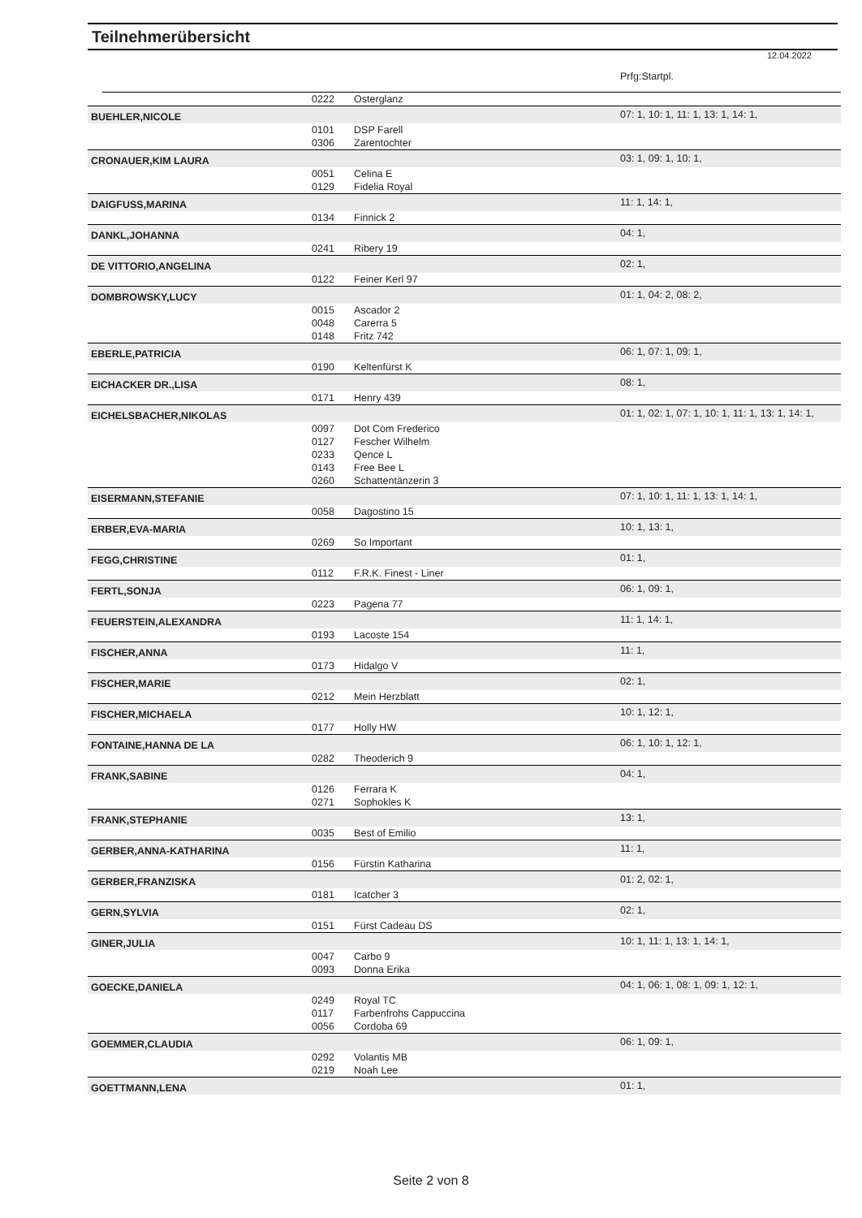Teilnehmerübersicht
12.04.2022
| | | | Prfg:Startpl. |
| | 0222 | Osterglanz | |
| BUEHLER,NICOLE | | | 07: 1, 10: 1, 11: 1, 13: 1, 14: 1, |
| | 0101 | DSP Farell | |
| | 0306 | Zarentochter | |
| CRONAUER,KIM LAURA | | | 03: 1, 09: 1, 10: 1, |
| | 0051 | Celina E | |
| | 0129 | Fidelia Royal | |
| DAIGFUSS,MARINA | | | 11: 1, 14: 1, |
| | 0134 | Finnick 2 | |
| DANKL,JOHANNA | | | 04: 1, |
| | 0241 | Ribery 19 | |
| DE VITTORIO,ANGELINA | | | 02: 1, |
| | 0122 | Feiner Kerl 97 | |
| DOMBROWSKY,LUCY | | | 01: 1, 04: 2, 08: 2, |
| | 0015 | Ascador 2 | |
| | 0048 | Carerra 5 | |
| | 0148 | Fritz 742 | |
| EBERLE,PATRICIA | | | 06: 1, 07: 1, 09: 1, |
| | 0190 | Keltenfürst K | |
| EICHACKER DR.,LISA | | | 08: 1, |
| | 0171 | Henry 439 | |
| EICHELSBACHER,NIKOLAS | | | 01: 1, 02: 1, 07: 1, 10: 1, 11: 1, 13: 1, 14: 1, |
| | 0097 | Dot Com Frederico | |
| | 0127 | Fescher Wilhelm | |
| | 0233 | Qence L | |
| | 0143 | Free Bee L | |
| | 0260 | Schattentänzerin 3 | |
| EISERMANN,STEFANIE | | | 07: 1, 10: 1, 11: 1, 13: 1, 14: 1, |
| | 0058 | Dagostino 15 | |
| ERBER,EVA-MARIA | | | 10: 1, 13: 1, |
| | 0269 | So Important | |
| FEGG,CHRISTINE | | | 01: 1, |
| | 0112 | F.R.K. Finest - Liner | |
| FERTL,SONJA | | | 06: 1, 09: 1, |
| | 0223 | Pagena 77 | |
| FEUERSTEIN,ALEXANDRA | | | 11: 1, 14: 1, |
| | 0193 | Lacoste 154 | |
| FISCHER,ANNA | | | 11: 1, |
| | 0173 | Hidalgo V | |
| FISCHER,MARIE | | | 02: 1, |
| | 0212 | Mein Herzblatt | |
| FISCHER,MICHAELA | | | 10: 1, 12: 1, |
| | 0177 | Holly HW | |
| FONTAINE,HANNA DE LA | | | 06: 1, 10: 1, 12: 1, |
| | 0282 | Theoderich 9 | |
| FRANK,SABINE | | | 04: 1, |
| | 0126 | Ferrara K | |
| | 0271 | Sophokles K | |
| FRANK,STEPHANIE | | | 13: 1, |
| | 0035 | Best of Emilio | |
| GERBER,ANNA-KATHARINA | | | 11: 1, |
| | 0156 | Fürstin Katharina | |
| GERBER,FRANZISKA | | | 01: 2, 02: 1, |
| | 0181 | Icatcher 3 | |
| GERN,SYLVIA | | | 02: 1, |
| | 0151 | Fürst Cadeau DS | |
| GINER,JULIA | | | 10: 1, 11: 1, 13: 1, 14: 1, |
| | 0047 | Carbo 9 | |
| | 0093 | Donna Erika | |
| GOECKE,DANIELA | | | 04: 1, 06: 1, 08: 1, 09: 1, 12: 1, |
| | 0249 | Royal TC | |
| | 0117 | Farbenfrohs Cappuccina | |
| | 0056 | Cordoba 69 | |
| GOEMMER,CLAUDIA | | | 06: 1, 09: 1, |
| | 0292 | Volantis MB | |
| | 0219 | Noah Lee | |
| GOETTMANN,LENA | | | 01: 1, |
Seite 2 von 8